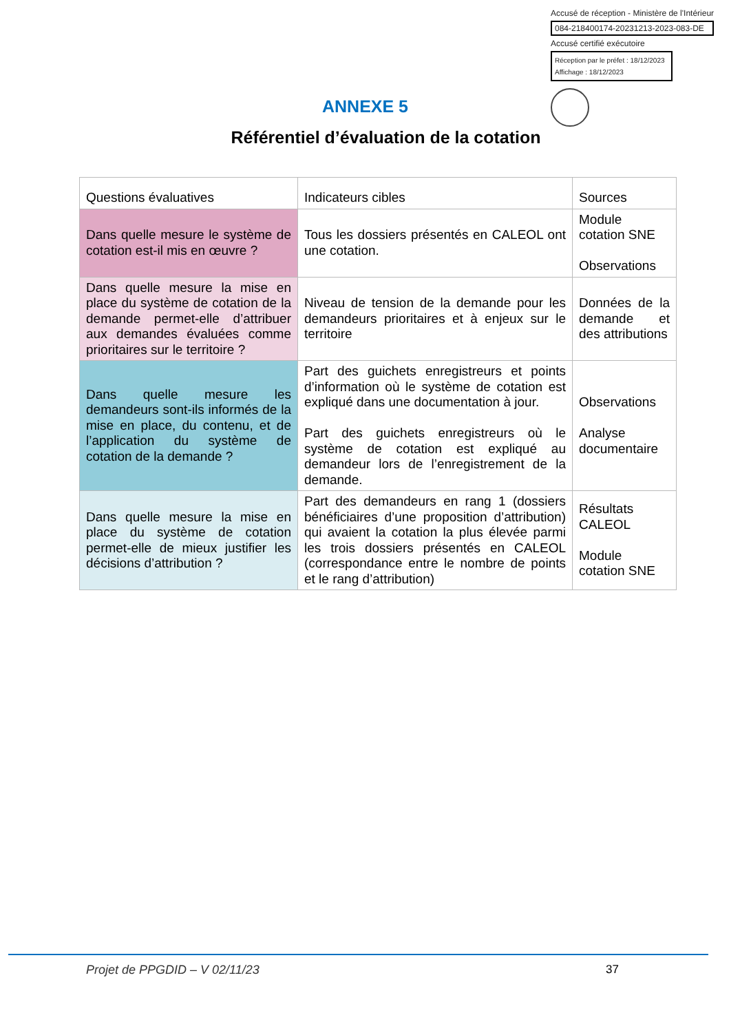Accusé de réception - Ministère de l'Intérieur
084-218400174-20231213-2023-083-DE
Accusé certifié exécutoire
Réception par le préfet : 18/12/2023
Affichage : 18/12/2023
ANNEXE 5
Référentiel d’évaluation de la cotation
| Questions évaluatives | Indicateurs cibles | Sources |
| --- | --- | --- |
| Dans quelle mesure le système de cotation est-il mis en œuvre ? | Tous les dossiers présentés en CALEOL ont une cotation. | Module cotation SNE Observations |
| Dans quelle mesure la mise en place du système de cotation de la demande permet-elle d’attribuer aux demandes évaluées comme prioritaires sur le territoire ? | Niveau de tension de la demande pour les demandeurs prioritaires et à enjeux sur le territoire | Données de la demande et des attributions |
| Dans quelle mesure les demandeurs sont-ils informés de la mise en place, du contenu, et de l’application du système de cotation de la demande ? | Part des guichets enregistreurs et points d’information où le système de cotation est expliqué dans une documentation à jour. Part des guichets enregistreurs où le système de cotation est expliqué au demandeur lors de l’enregistrement de la demande. | Observations Analyse documentaire |
| Dans quelle mesure la mise en place du système de cotation permet-elle de mieux justifier les décisions d’attribution ? | Part des demandeurs en rang 1 (dossiers bénéficiaires d’une proposition d’attribution) qui avaient la cotation la plus élevée parmi les trois dossiers présentés en CALEOL (correspondance entre le nombre de points et le rang d’attribution) | Résultats CALEOL Module cotation SNE |
Projet de PPGDID – V 02/11/23 37